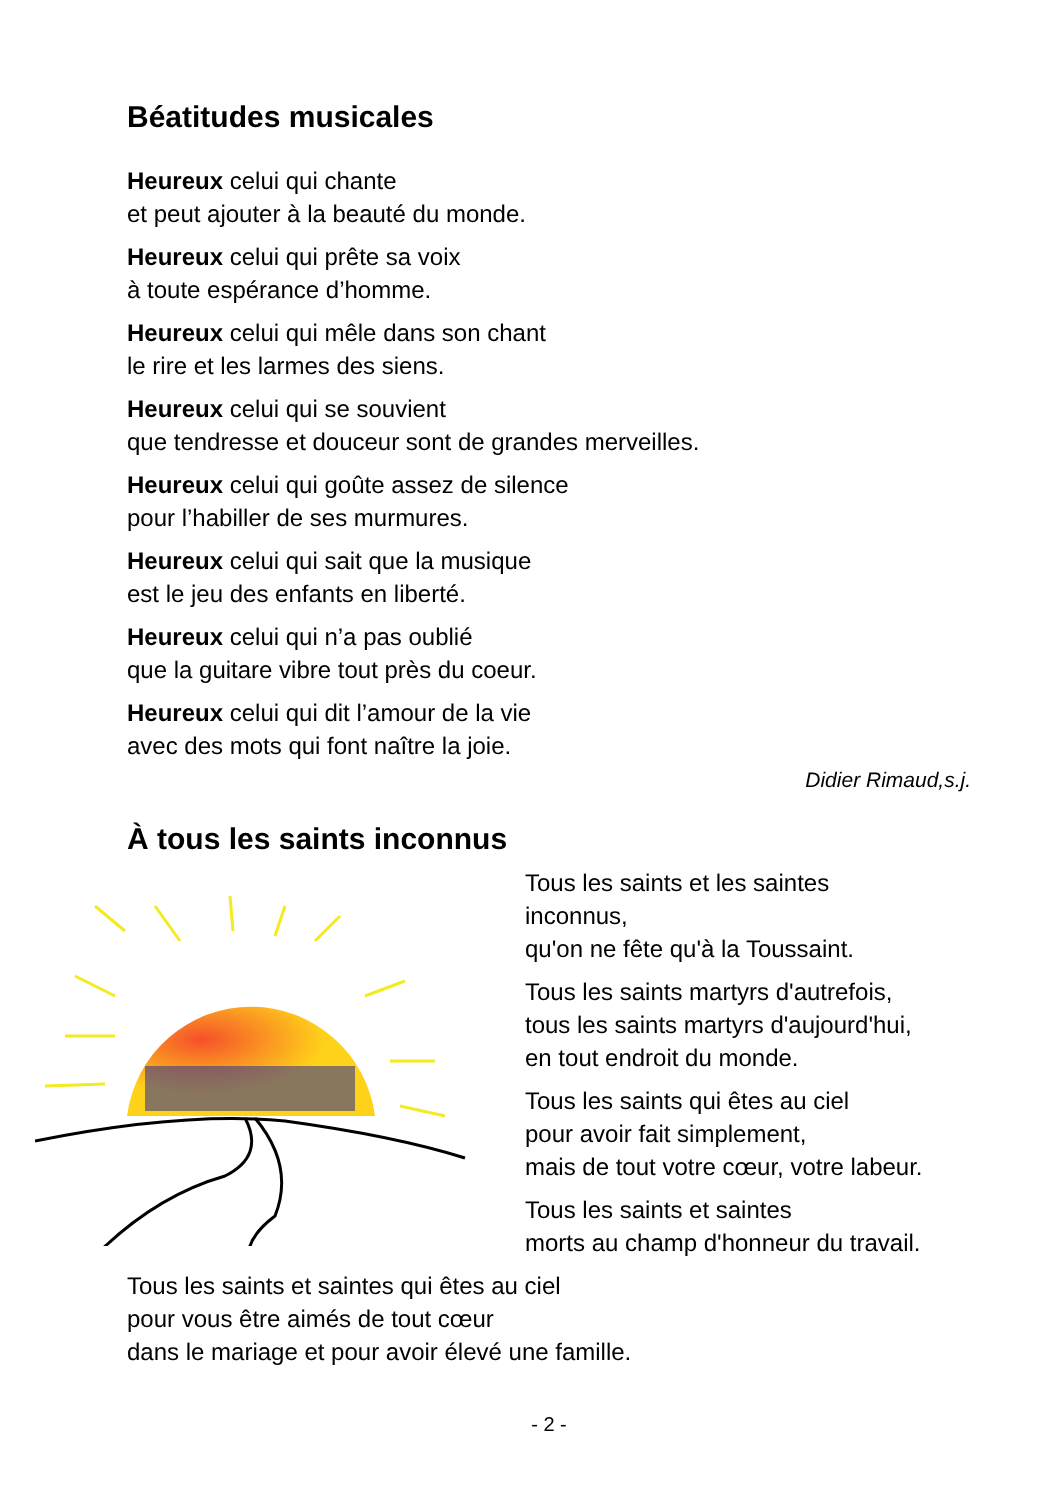Béatitudes musicales
Heureux celui qui chante
et peut ajouter à la beauté du monde.
Heureux celui qui prête sa voix
à toute espérance d’homme.
Heureux celui qui mêle dans son chant
le rire et les larmes des siens.
Heureux celui qui se souvient
que tendresse et douceur sont de grandes merveilles.
Heureux celui qui goûte assez de silence
pour l’habiller de ses murmures.
Heureux celui qui sait que la musique
est le jeu des enfants en liberté.
Heureux celui qui n’a pas oublié
que la guitare vibre tout près du coeur.
Heureux celui qui dit l’amour de la vie
avec des mots qui font naître la joie.
Didier Rimaud,s.j.
À tous les saints inconnus
Tous les saints et les saintes
inconnus,
qu'on ne fête qu'à la Toussaint.
Tous les saints martyrs d'autrefois,
tous les saints martyrs d'aujourd'hui,
en tout endroit du monde.
Tous les saints qui êtes au ciel
pour avoir fait simplement,
mais de tout votre cœur, votre labeur.
Tous les saints et saintes
morts au champ d'honneur du travail.
Tous les saints et saintes qui êtes au ciel
pour vous être aimés de tout cœur
dans le mariage et pour avoir élevé une famille.
- 2 -